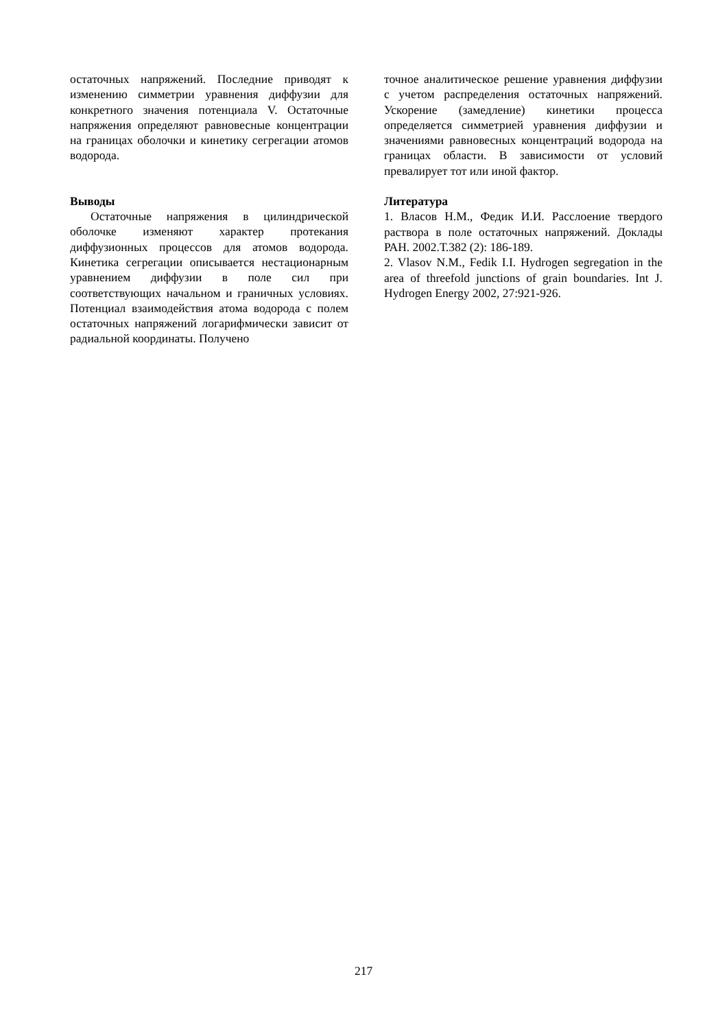остаточных напряжений. Последние приводят к изменению симметрии уравнения диффузии для конкретного значения потенциала V. Остаточные напряжения определяют равновесные концентрации на границах оболочки и кинетику сегрегации атомов водорода.
Выводы
Остаточные напряжения в цилиндрической оболочке изменяют характер протекания диффузионных процессов для атомов водорода. Кинетика сегрегации описывается нестационарным уравнением диффузии в поле сил при соответствующих начальном и граничных условиях. Потенциал взаимодействия атома водорода с полем остаточных напряжений логарифмически зависит от радиальной координаты. Получено
точное аналитическое решение уравнения диффузии с учетом распределения остаточных напряжений. Ускорение (замедление) кинетики процесса определяется симметрией уравнения диффузии и значениями равновесных концентраций водорода на границах области. В зависимости от условий превалирует тот или иной фактор.
Литература
1. Власов Н.М., Федик И.И. Расслоение твердого раствора в поле остаточных напряжений. Доклады РАН. 2002.Т.382 (2): 186-189.
2. Vlasov N.M., Fedik I.I. Hydrogen segregation in the area of threefold junctions of grain boundaries. Int J. Hydrogen Energy 2002, 27:921-926.
217